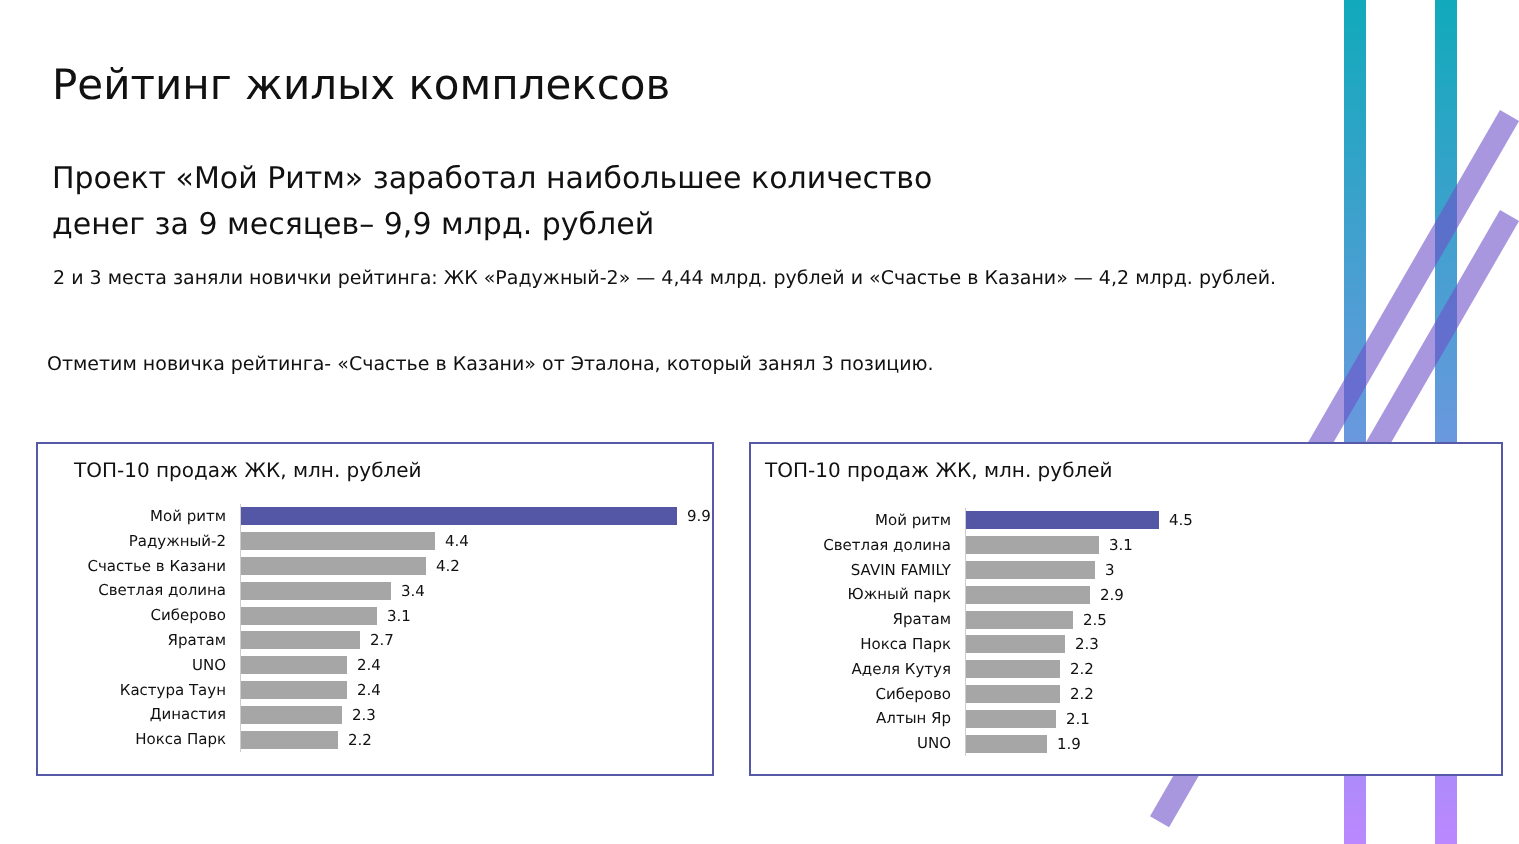Рейтинг жилых комплексов
Проект «Мой Ритм» заработал наибольшее количество денег за 9 месяцев– 9,9 млрд. рублей
2 и 3 места заняли новички рейтинга: ЖК «Радужный-2» — 4,44 млрд. рублей и «Счастье в Казани» — 4,2 млрд. рублей.
Отметим новичка рейтинга- «Счастье в Казани» от Эталона, который занял 3 позицию.
ТОП-10 продаж ЖК, млн. рублей
Мой ритм
9.9
Радужный-2
4.4
Счастье в Казани
4.2
Светлая долина
3.4
Сиберово
3.1
Яратам
2.7
UNO
2.4
Кастура Таун
2.4
Династия
2.3
Нокса Парк
2.2
ТОП-10 продаж ЖК, млн. рублей
Мой ритм
4.5
Светлая долина
3.1
SAVIN FAMILY
3
Южный парк
2.9
Яратам
2.5
Нокса Парк
2.3
Аделя Кутуя
2.2
Сиберово
2.2
Алтын Яр
2.1
UNO
1.9